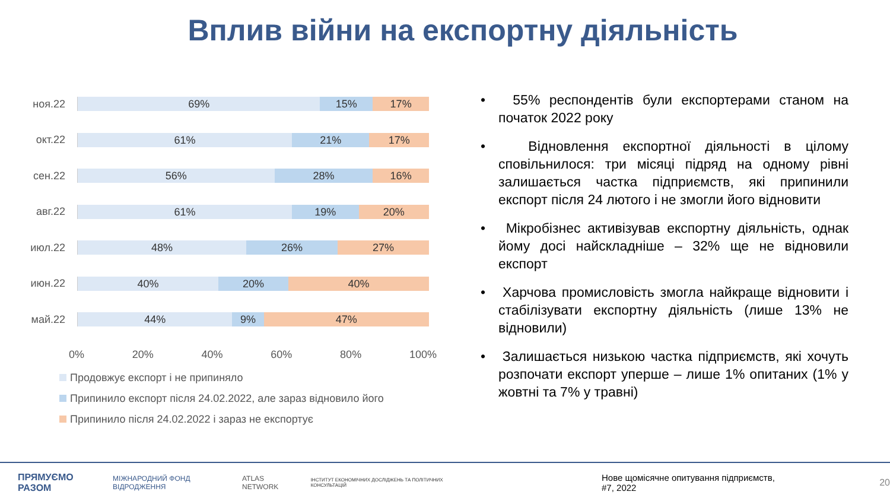Вплив війни на експортну діяльність
ноя.22
69% 15% 17%
окт.22
61% 21% 17%
сен.22
56% 28% 16%
авг.22
61% 19% 20%
июл.22
48% 26% 27%
июн.22
40% 20% 40%
май.22
44% 9% 47%
0% 20% 40% 60% 80% 100%
Продовжує експорт і не припиняло
Припинило експорт після 24.02.2022, але зараз відновило його
Припинило після 24.02.2022 і зараз не експортує
• 55% респондентів були експортерами станом на початок 2022 року
• Відновлення експортної діяльності в цілому сповільнилося: три місяці підряд на одному рівні залишається частка підприємств, які припинили експорт після 24 лютого і не змогли його відновити
• Мікробізнес активізував експортну діяльність, однак йому досі найскладніше – 32% ще не відновили експорт
• Харчова промисловість змогла найкраще відновити і стабілізувати експортну діяльність (лише 13% не відновили)
• Залишається низькою частка підприємств, які хочуть розпочати експорт уперше – лише 1% опитаних (1% у жовтні та 7% у травні)
ПРЯМУЄМО РАЗОМ МІЖНАРОДНИЙ ФОНД ВІДРОДЖЕННЯ ATLAS NETWORK ІНСТИТУТ ЕКОНОМІЧНИХ ДОСЛІДЖЕНЬ ТА ПОЛІТИЧНИХ КОНСУЛЬТАЦІЙ Нове щомісячне опитування підприємств, #7, 2022 20